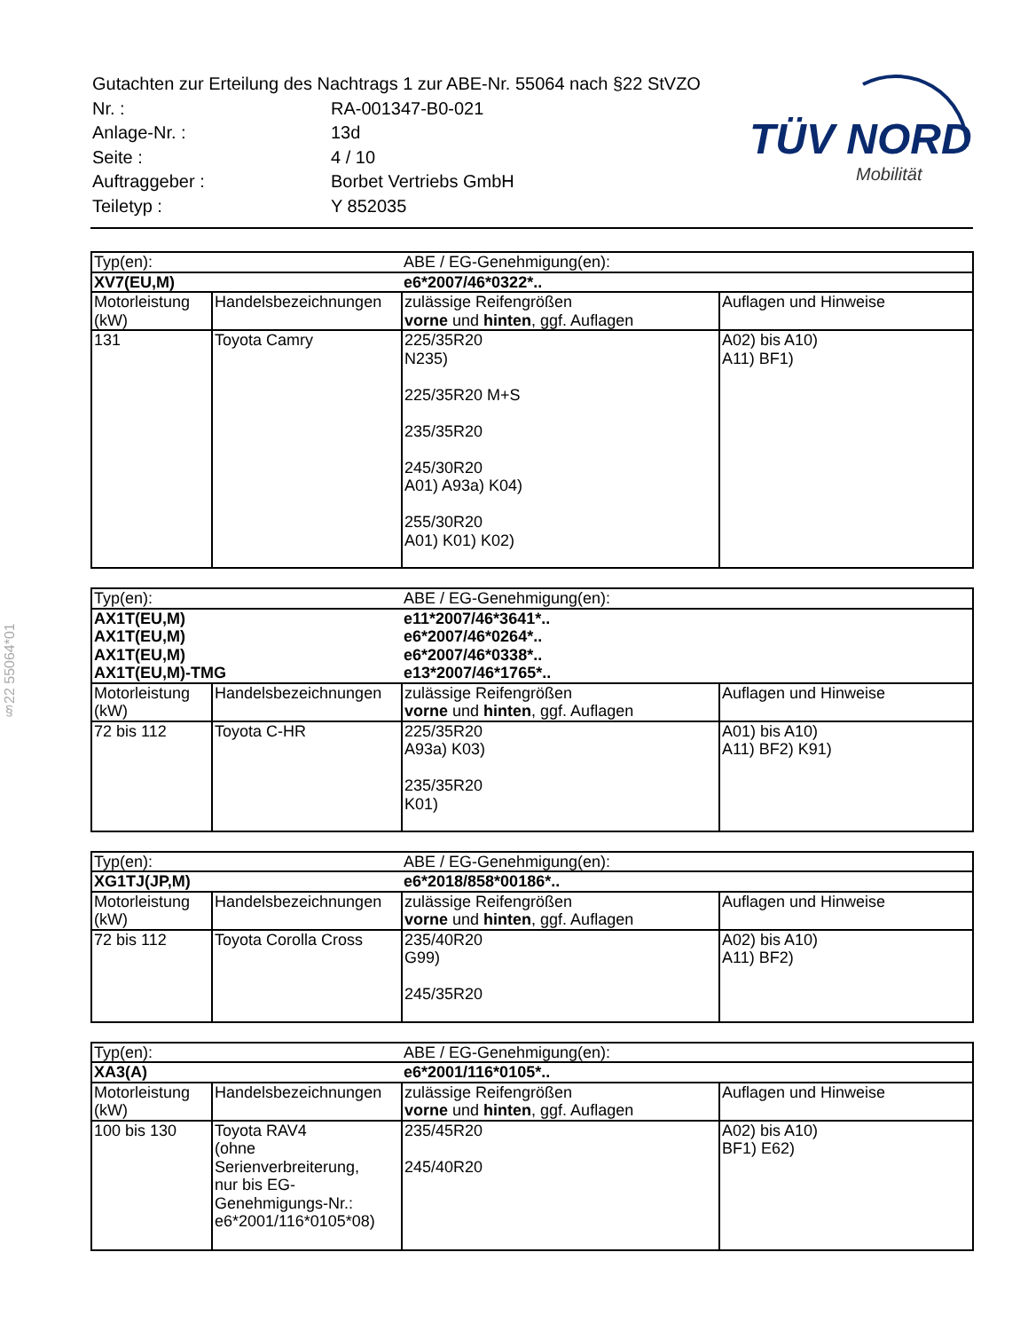| Gutachten zur Erteilung des Nachtrags 1 zur ABE-Nr. 55064 nach §22 StVZO | |
| Nr. : | RA-001347-B0-021 |
| Anlage-Nr. : | 13d |
| Seite : | 4 / 10 |
| Auftraggeber : | Borbet Vertriebs GmbH |
| Teiletyp : | Y 852035 |
TÜV NORD
Mobilität
§22 55064*01
| Typ(en): | | ABE / EG-Genehmigung(en): | |
| XV7(EU,M) | | e6*2007/46*0322*.. | |
| Motorleistung (kW) | Handelsbezeichnungen | zulässige Reifengrößen vorne und hinten , ggf. Auflagen | Auflagen und Hinweise |
| 131 | Toyota Camry | 225/35R20 N235) 225/35R20 M+S 235/35R20 245/30R20 A01) A93a) K04) 255/30R20 A01) K01) K02) | A02) bis A10) A11) BF1) |
| Typ(en): | | ABE / EG-Genehmigung(en): | |
| AX1T(EU,M) AX1T(EU,M) AX1T(EU,M) AX1T(EU,M)-TMG | | e11*2007/46*3641*.. e6*2007/46*0264*.. e6*2007/46*0338*.. e13*2007/46*1765*.. | |
| Motorleistung (kW) | Handelsbezeichnungen | zulässige Reifengrößen vorne und hinten , ggf. Auflagen | Auflagen und Hinweise |
| 72 bis 112 | Toyota C-HR | 225/35R20 A93a) K03) 235/35R20 K01) | A01) bis A10) A11) BF2) K91) |
| Typ(en): | | ABE / EG-Genehmigung(en): | |
| XG1TJ(JP,M) | | e6*2018/858*00186*.. | |
| Motorleistung (kW) | Handelsbezeichnungen | zulässige Reifengrößen vorne und hinten , ggf. Auflagen | Auflagen und Hinweise |
| 72 bis 112 | Toyota Corolla Cross | 235/40R20 G99) 245/35R20 | A02) bis A10) A11) BF2) |
| Typ(en): | | ABE / EG-Genehmigung(en): | |
| XA3(A) | | e6*2001/116*0105*.. | |
| Motorleistung (kW) | Handelsbezeichnungen | zulässige Reifengrößen vorne und hinten , ggf. Auflagen | Auflagen und Hinweise |
| 100 bis 130 | Toyota RAV4 (ohne Serienverbreiterung, nur bis EG- Genehmigungs-Nr.: e6*2001/116*0105*08) | 235/45R20 245/40R20 | A02) bis A10) BF1) E62) |